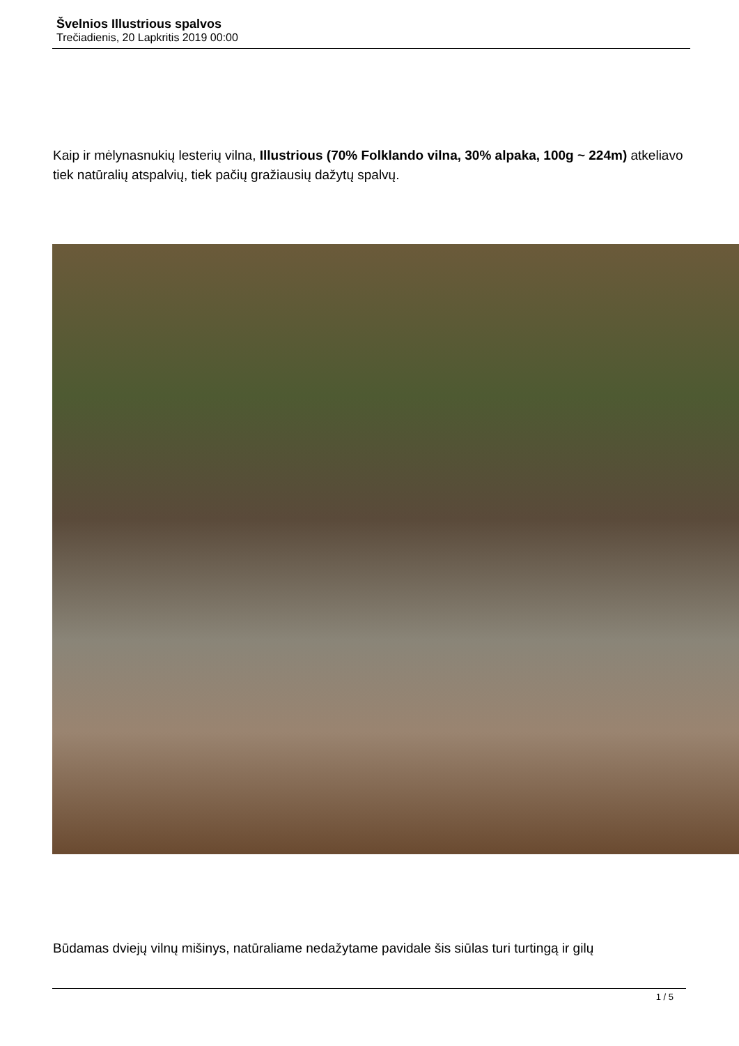Švelnios Illustrious spalvos
Trečiadienis, 20 Lapkritis 2019 00:00
Kaip ir mėlynasnukių lesterių vilna, Illustrious (70% Folklando vilna, 30% alpaka, 100g ~ 224m) atkeliavo tiek natūralių atspalvių, tiek pačių gražiausių dažytų spalvų.
Būdamas dviejų vilnų mišinys, natūraliame nedažytame pavidale šis siūlas turi turtingą ir gilų
1 / 5